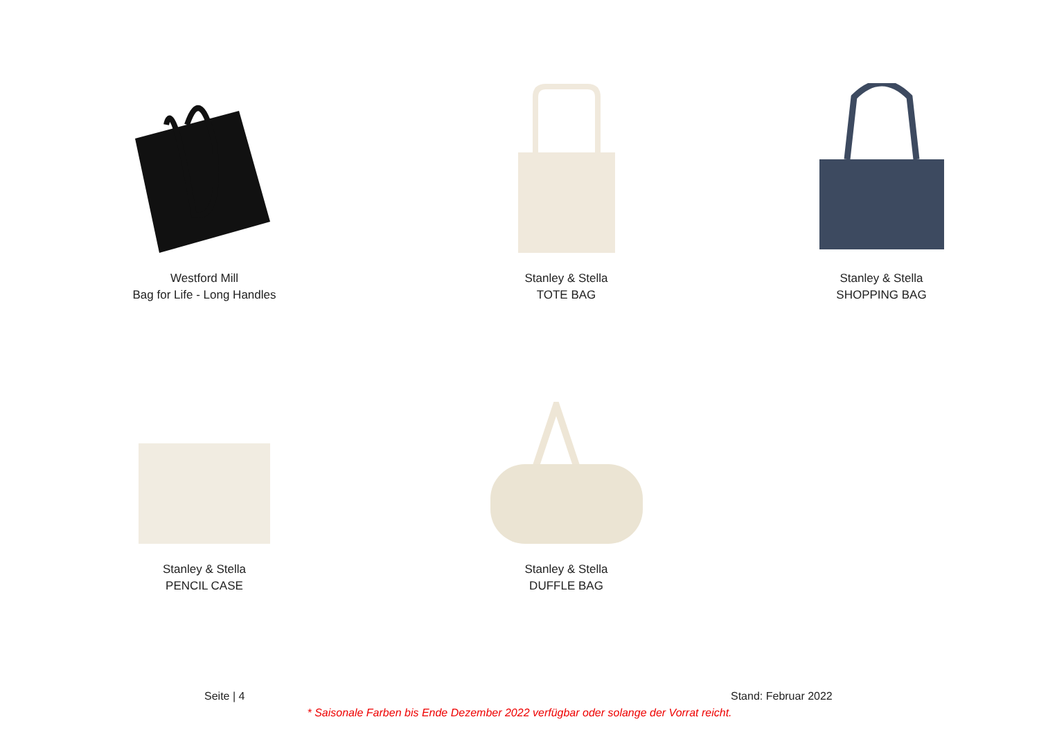Westford Mill
Bag for Life - Long Handles
Stanley & Stella
TOTE BAG
Stanley & Stella
SHOPPING BAG
Stanley & Stella
PENCIL CASE
Stanley & Stella
DUFFLE BAG
Seite | 4 Stand: Februar 2022
* Saisonale Farben bis Ende Dezember 2022 verfügbar oder solange der Vorrat reicht.